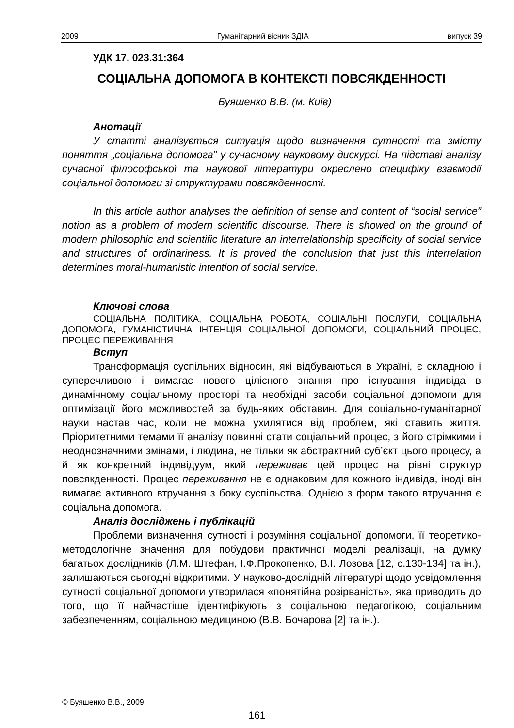2009 Гуманітарний вісник ЗДІА випуск 39
УДК 17. 023.31:364
СОЦІАЛЬНА ДОПОМОГА В КОНТЕКСТІ ПОВСЯКДЕННОСТІ
Буяшенко В.В. (м. Київ)
Анотації
У статті аналізується ситуація щодо визначення сутності та змісту поняття „соціальна допомога” у сучасному науковому дискурсі. На підставі аналізу сучасної філософської та наукової літератури окреслено специфіку взаємодії соціальної допомоги зі структурами повсякденності.
In this article author analyses the definition of sense and content of “social service” notion as a problem of modern scientific discourse. There is showed on the ground of modern philosophic and scientific literature an interrelationship specificity of social service and structures of ordinariness. It is proved the conclusion that just this interrelation determines moral-humanistic intention of social service.
Ключові слова
СОЦІАЛЬНА ПОЛІТИКА, СОЦІАЛЬНА РОБОТА, СОЦІАЛЬНІ ПОСЛУГИ, СОЦІАЛЬНА ДОПОМОГА, ГУМАНІСТИЧНА ІНТЕНЦІЯ СОЦІАЛЬНОЇ ДОПОМОГИ, СОЦІАЛЬНИЙ ПРОЦЕС, ПРОЦЕС ПЕРЕЖИВАННЯ
Вступ
Трансформація суспільних відносин, які відбуваються в Україні, є складною і суперечливою і вимагає нового цілісного знання про існування індивіда в динамічному соціальному просторі та необхідні засоби соціальної допомоги для оптимізації його можливостей за будь-яких обставин. Для соціально-гуманітарної науки настав час, коли не можна ухилятися від проблем, які ставить життя. Пріоритетними темами її аналізу повинні стати соціальний процес, з його стрімкими і неоднозначними змінами, і людина, не тільки як абстрактний суб’єкт цього процесу, а й як конкретний індивідуум, який переживає цей процес на рівні структур повсякденності. Процес переживання не є однаковим для кожного індивіда, іноді він вимагає активного втручання з боку суспільства. Однією з форм такого втручання є соціальна допомога.
Аналіз досліджень і публікацій
Проблеми визначення сутності і розуміння соціальної допомоги, її теоретико-методологічне значення для побудови практичної моделі реалізації, на думку багатьох дослідників (Л.М. Штефан, І.Ф.Прокопенко, В.І. Лозова [12, с.130-134] та ін.), залишаються сьогодні відкритими. У науково-дослідній літературі щодо усвідомлення сутності соціальної допомоги утворилася «понятійна розірваність», яка приводить до того, що її найчастіше ідентифікують з соціальною педагогікою, соціальним забезпеченням, соціальною медициною (В.В. Бочарова [2] та ін.).
© Буяшенко В.В., 2009
161